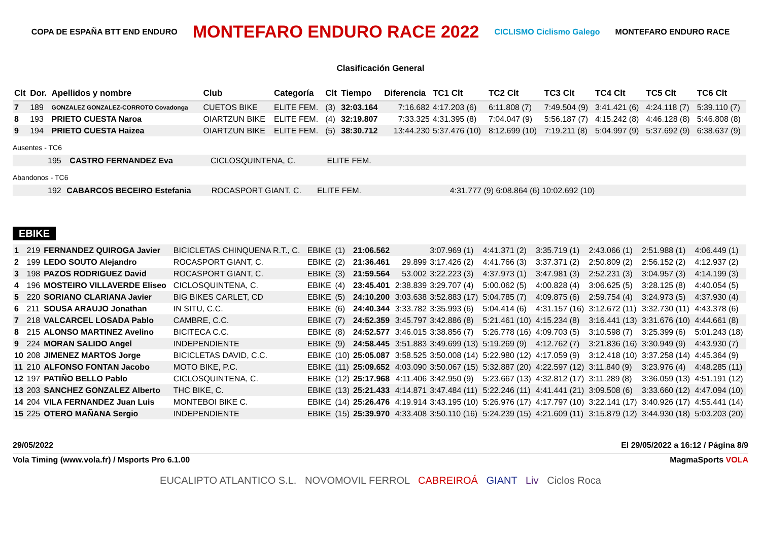COPA DE ESPAÑA BTT END ENDURO
MONTEFARO ENDURO RACE 2022
CICLISMO Ciclismo Galego MONTEFARO ENDURO RACE
Clasificación General
| Clt | Dor. | Apellidos y nombre | Club | Categoría | Clt | Tiempo | Diferencia | TC1 Clt | TC2 Clt | TC3 Clt | TC4 Clt | TC5 Clt | TC6 Clt |
| --- | --- | --- | --- | --- | --- | --- | --- | --- | --- | --- | --- | --- | --- |
| 7 | 189 | GONZALEZ GONZALEZ-CORROTO Covadonga | CUETOS BIKE | ELITE FEM. | (3) | 32:03.164 | 7:16.682 | 4:17.203 (6) | 6:11.808 (7) | 7:49.504 (9) | 3:41.421 (6) | 4:24.118 (7) | 5:39.110 (7) |
| 8 | 193 | PRIETO CUESTA Naroa | OIARTZUN BIKE | ELITE FEM. | (4) | 32:19.807 | 7:33.325 | 4:31.395 (8) | 7:04.047 (9) | 5:56.187 (7) | 4:15.242 (8) | 4:46.128 (8) | 5:46.808 (8) |
| 9 | 194 | PRIETO CUESTA Haizea | OIARTZUN BIKE | ELITE FEM. | (5) | 38:30.712 | 13:44.230 | 5:37.476 (10) | 8:12.699 (10) | 7:19.211 (8) | 5:04.997 (9) | 5:37.692 (9) | 6:38.637 (9) |
Ausentes - TC6
| | 195 | CASTRO FERNANDEZ Eva | CICLOSQUINTENA, C. | ELITE FEM. | |
Abandonos - TC6
| | 192 | CABARCOS BECEIRO Estefania | ROCASPORT GIANT, C. | ELITE FEM. | | 4:31.777 (9) 6:08.864 (6) 10:02.692 (10) | |
EBIKE
| 1 | 219 | FERNANDEZ QUIROGA Javier | BICICLETAS CHINQUENA R.T., C. | EBIKE | (1) | 21:06.562 | | 3:07.969 (1) | 4:41.371 (2) | 3:35.719 (1) | 2:43.066 (1) | 2:51.988 (1) | 4:06.449 (1) |
| 2 | 199 | LEDO SOUTO Alejandro | ROCASPORT GIANT, C. | EBIKE | (2) | 21:36.461 | 29.899 | 3:17.426 (2) | 4:41.766 (3) | 3:37.371 (2) | 2:50.809 (2) | 2:56.152 (2) | 4:12.937 (2) |
| 3 | 198 | PAZOS RODRIGUEZ David | ROCASPORT GIANT, C. | EBIKE | (3) | 21:59.564 | 53.002 | 3:22.223 (3) | 4:37.973 (1) | 3:47.981 (3) | 2:52.231 (3) | 3:04.957 (3) | 4:14.199 (3) |
| 4 | 196 | MOSTEIRO VILLAVERDE Eliseo | CICLOSQUINTENA, C. | EBIKE | (4) | 23:45.401 | 2:38.839 | 3:29.707 (4) | 5:00.062 (5) | 4:00.828 (4) | 3:06.625 (5) | 3:28.125 (8) | 4:40.054 (5) |
| 5 | 220 | SORIANO CLARIANA Javier | BIG BIKES CARLET, CD | EBIKE | (5) | 24:10.200 | 3:03.638 | 3:52.883 (17) | 5:04.785 (7) | 4:09.875 (6) | 2:59.754 (4) | 3:24.973 (5) | 4:37.930 (4) |
| 6 | 211 | SOUSA ARAUJO Jonathan | IN SITU, C.C. | EBIKE | (6) | 24:40.344 | 3:33.782 | 3:35.993 (6) | 5:04.414 (6) | 4:31.157 (16) | 3:12.672 (11) | 3:32.730 (11) | 4:43.378 (6) |
| 7 | 218 | VALCARCEL LOSADA Pablo | CAMBRE, C.C. | EBIKE | (7) | 24:52.359 | 3:45.797 | 3:42.886 (8) | 5:21.461 (10) | 4:15.234 (8) | 3:16.441 (13) | 3:31.676 (10) | 4:44.661 (8) |
| 8 | 215 | ALONSO MARTINEZ Avelino | BICITECA C.C. | EBIKE | (8) | 24:52.577 | 3:46.015 | 3:38.856 (7) | 5:26.778 (16) | 4:09.703 (5) | 3:10.598 (7) | 3:25.399 (6) | 5:01.243 (18) |
| 9 | 224 | MORAN SALIDO Angel | INDEPENDIENTE | EBIKE | (9) | 24:58.445 | 3:51.883 | 3:49.699 (13) | 5:19.269 (9) | 4:12.762 (7) | 3:21.836 (16) | 3:30.949 (9) | 4:43.930 (7) |
| 10 | 208 | JIMENEZ MARTOS Jorge | BICICLETAS DAVID, C.C. | EBIKE | (10) | 25:05.087 | 3:58.525 | 3:50.008 (14) | 5:22.980 (12) | 4:17.059 (9) | 3:12.418 (10) | 3:37.258 (14) | 4:45.364 (9) |
| 11 | 210 | ALFONSO FONTAN Jacobo | MOTO BIKE, P.C. | EBIKE | (11) | 25:09.652 | 4:03.090 | 3:50.067 (15) | 5:32.887 (20) | 4:22.597 (12) | 3:11.840 (9) | 3:23.976 (4) | 4:48.285 (11) |
| 12 | 197 | PATIÑO BELLO Pablo | CICLOSQUINTENA, C. | EBIKE | (12) | 25:17.968 | 4:11.406 | 3:42.950 (9) | 5:23.667 (13) | 4:32.812 (17) | 3:11.289 (8) | 3:36.059 (13) | 4:51.191 (12) |
| 13 | 203 | SANCHEZ GONZALEZ Alberto | THC BIKE, C. | EBIKE | (13) | 25:21.433 | 4:14.871 | 3:47.484 (11) | 5:22.246 (11) | 4:41.441 (21) | 3:09.508 (6) | 3:33.660 (12) | 4:47.094 (10) |
| 14 | 204 | VILA FERNANDEZ Juan Luis | MONTEBOI BIKE C. | EBIKE | (14) | 25:26.476 | 4:19.914 | 3:43.195 (10) | 5:26.976 (17) | 4:17.797 (10) | 3:22.141 (17) | 3:40.926 (17) | 4:55.441 (14) |
| 15 | 225 | OTERO MAÑANA Sergio | INDEPENDIENTE | EBIKE | (15) | 25:39.970 | 4:33.408 | 3:50.110 (16) | 5:24.239 (15) | 4:21.609 (11) | 3:15.879 (12) | 3:44.930 (18) | 5:03.203 (20) |
29/05/2022 El 29/05/2022 a 16:12 / Página 8/9
Vola Timing (www.vola.fr) / Msports Pro 6.1.00 MagmaSports VOLA
EUCALIPTO ATLANTICO S.L. NOVOMOVIL FERROL CABREIROÁ GIANT Liv Ciclos Roca